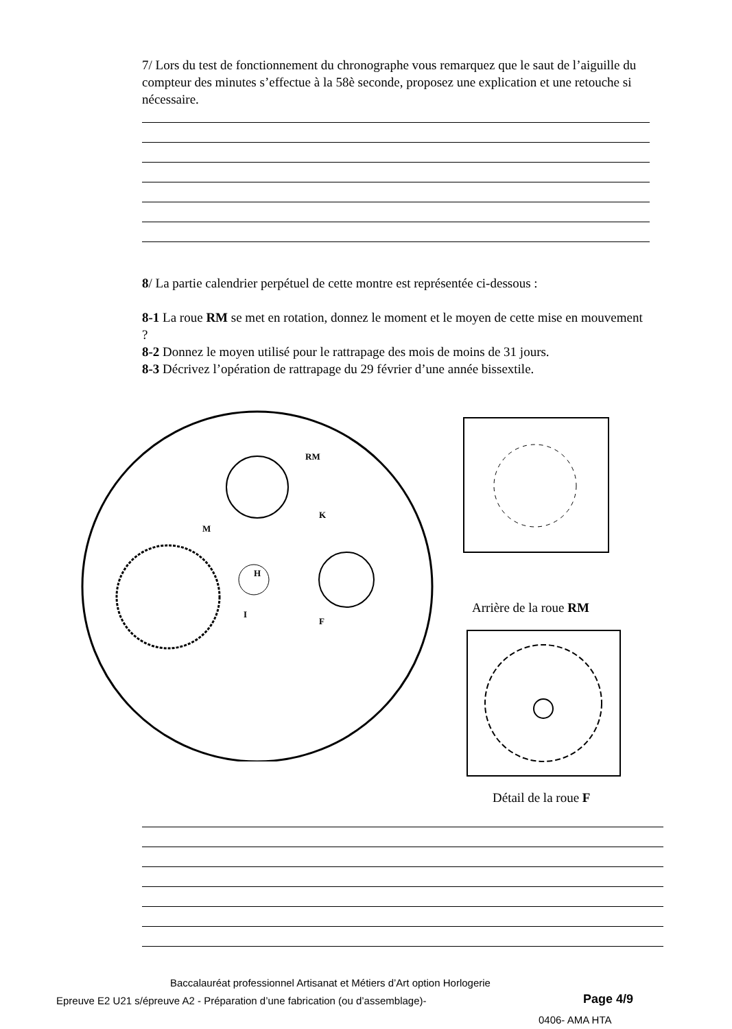7/ Lors du test de fonctionnement du chronographe vous remarquez que le saut de l’aiguille du compteur des minutes s’effectue à la 58è seconde, proposez une explication et une retouche si nécessaire.
8/ La partie calendrier perpétuel de cette montre est représentée ci-dessous :
8-1 La roue RM se met en rotation, donnez le moment et le moyen de cette mise en mouvement ?
8-2 Donnez le moyen utilisé pour le rattrapage des mois de moins de 31 jours.
8-3 Décrivez l’opération de rattrapage du 29 février d’une année bissextile.
RM
M
K
H
I
F
Arrière de la roue RM
Détail de la roue F
Baccalauréat professionnel Artisanat et Métiers d’Art option Horlogerie
Epreuve E2 U21 s/épreuve A2 - Préparation d’une fabrication (ou d’assemblage)-
Page 4/9
0406- AMA HTA